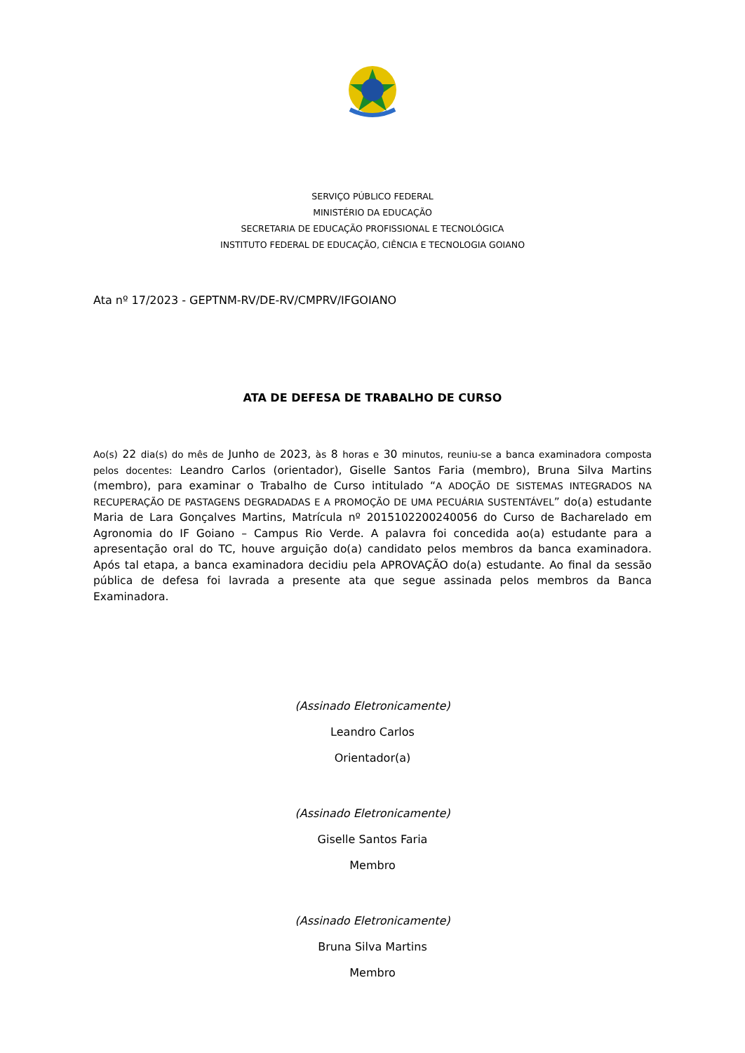SERVIÇO PÚBLICO FEDERAL
MINISTÉRIO DA EDUCAÇÃO
SECRETARIA DE EDUCAÇÃO PROFISSIONAL E TECNOLÓGICA
INSTITUTO FEDERAL DE EDUCAÇÃO, CIÊNCIA E TECNOLOGIA GOIANO
Ata nº 17/2023 - GEPTNM-RV/DE-RV/CMPRV/IFGOIANO
ATA DE DEFESA DE TRABALHO DE CURSO
Ao(s) 22 dia(s) do mês de Junho de 2023, às 8 horas e 30 minutos, reuniu-se a banca examinadora composta pelos docentes: Leandro Carlos (orientador), Giselle Santos Faria (membro), Bruna Silva Martins (membro), para examinar o Trabalho de Curso intitulado “A ADOÇÃO DE SISTEMAS INTEGRADOS NA RECUPERAÇÃO DE PASTAGENS DEGRADADAS E A PROMOÇÃO DE UMA PECUÁRIA SUSTENTÁVEL” do(a) estudante Maria de Lara Gonçalves Martins, Matrícula nº 2015102200240056 do Curso de Bacharelado em Agronomia do IF Goiano – Campus Rio Verde. A palavra foi concedida ao(a) estudante para a apresentação oral do TC, houve arguição do(a) candidato pelos membros da banca examinadora. Após tal etapa, a banca examinadora decidiu pela APROVAÇÃO do(a) estudante. Ao final da sessão pública de defesa foi lavrada a presente ata que segue assinada pelos membros da Banca Examinadora.
(Assinado Eletronicamente)
Leandro Carlos
Orientador(a)
(Assinado Eletronicamente)
Giselle Santos Faria
Membro
(Assinado Eletronicamente)
Bruna Silva Martins
Membro